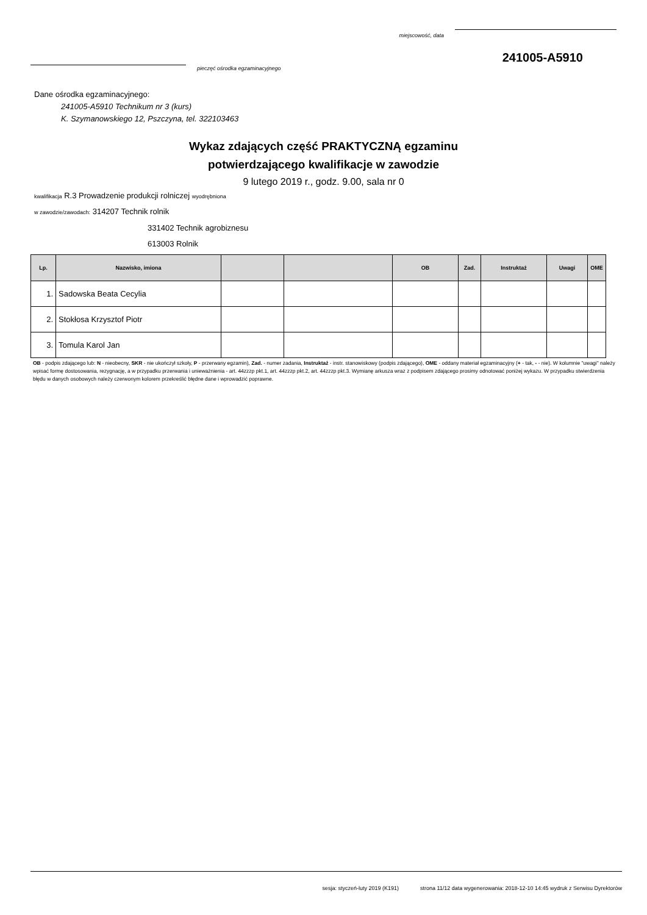miejscowość, data
241005-A5910
pieczęć ośrodka egzaminacyjnego
Dane ośrodka egzaminacyjnego:
241005-A5910 Technikum nr 3 (kurs)
K. Szymanowskiego 12, Pszczyna, tel. 322103463
Wykaz zdających część PRAKTYCZNĄ egzaminu
potwierdzającego kwalifikacje w zawodzie
9 lutego 2019 r., godz. 9.00, sala nr 0
kwalifikacja R.3 Prowadzenie produkcji rolniczej wyodrębniona
w zawodzie/zawodach: 314207 Technik rolnik
331402 Technik agrobiznesu
613003 Rolnik
| Lp. | Nazwisko, imiona | | | OB | Zad. | Instruktaż | Uwagi | OME |
| --- | --- | --- | --- | --- | --- | --- | --- | --- |
| 1. | Sadowska Beata Cecylia | | | | | | | |
| 2. | Stokłosa Krzysztof Piotr | | | | | | | |
| 3. | Tomula Karol Jan | | | | | | | |
OB - podpis zdającego lub: N - nieobecny, SKR - nie ukończył szkoły, P - przerwany egzamin), Zad. - numer zadania, Instruktaż - instr. stanowiskowy (podpis zdającego), OME - oddany materiał egzaminacyjny (+ - tak, - - nie). W kolumnie "uwagi" należy wpisać formę dostosowania, rezygnację, a w przypadku przerwania i unieważnienia - art. 44zzzp pkt.1, art. 44zzzp pkt.2, art. 44zzzp pkt.3. Wymianę arkusza wraz z podpisem zdającego prosimy odnotować poniżej wykazu. W przypadku stwierdzenia błędu w danych osobowych należy czerwonym kolorem przekreślić błędne dane i wprowadzić poprawne.
sesja: styczeń-luty 2019 (K191) strona 11/12 data wygenerowania: 2018-12-10 14:45 wydruk z Serwisu Dyrektorów